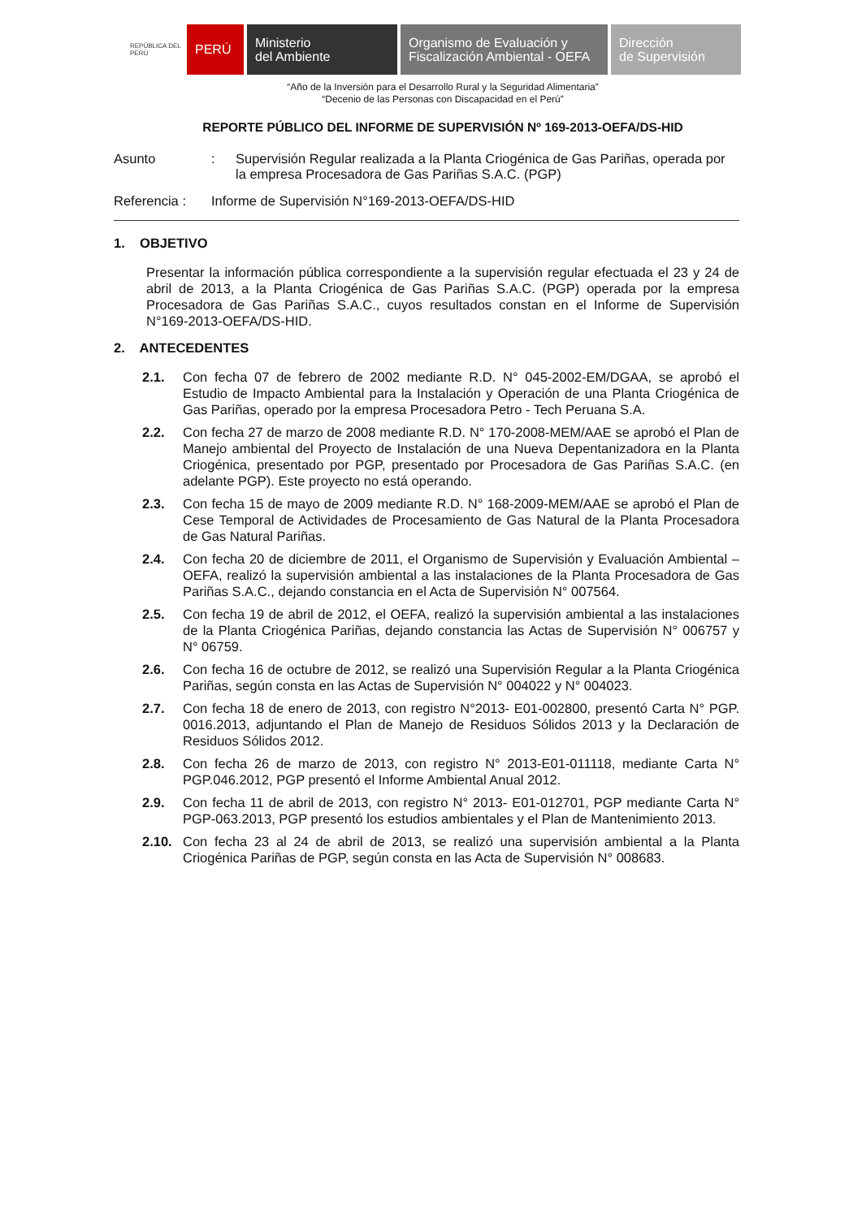REPÚBLICA DEL PERÚ
PERÚ
Ministerio
del Ambiente
Organismo de Evaluación y
Fiscalización Ambiental - OEFA
Dirección
de Supervisión
“Año de la Inversión para el Desarrollo Rural y la Seguridad Alimentaria”
“Decenio de las Personas con Discapacidad en el Perú”
REPORTE PÚBLICO DEL INFORME DE SUPERVISIÓN Nº 169-2013-OEFA/DS-HID
Asunto : Supervisión Regular realizada a la Planta Criogénica de Gas Pariñas, operada por la empresa Procesadora de Gas Pariñas S.A.C. (PGP)
Referencia : Informe de Supervisión N°169-2013-OEFA/DS-HID
1. OBJETIVO
Presentar la información pública correspondiente a la supervisión regular efectuada el 23 y 24 de abril de 2013, a la Planta Criogénica de Gas Pariñas S.A.C. (PGP) operada por la empresa Procesadora de Gas Pariñas S.A.C., cuyos resultados constan en el Informe de Supervisión N°169-2013-OEFA/DS-HID.
2. ANTECEDENTES
2.1. Con fecha 07 de febrero de 2002 mediante R.D. N° 045-2002-EM/DGAA, se aprobó el Estudio de Impacto Ambiental para la Instalación y Operación de una Planta Criogénica de Gas Pariñas, operado por la empresa Procesadora Petro - Tech Peruana S.A.
2.2. Con fecha 27 de marzo de 2008 mediante R.D. N° 170-2008-MEM/AAE se aprobó el Plan de Manejo ambiental del Proyecto de Instalación de una Nueva Depentanizadora en la Planta Criogénica, presentado por PGP, presentado por Procesadora de Gas Pariñas S.A.C. (en adelante PGP). Este proyecto no está operando.
2.3. Con fecha 15 de mayo de 2009 mediante R.D. N° 168-2009-MEM/AAE se aprobó el Plan de Cese Temporal de Actividades de Procesamiento de Gas Natural de la Planta Procesadora de Gas Natural Pariñas.
2.4. Con fecha 20 de diciembre de 2011, el Organismo de Supervisión y Evaluación Ambiental – OEFA, realizó la supervisión ambiental a las instalaciones de la Planta Procesadora de Gas Pariñas S.A.C., dejando constancia en el Acta de Supervisión N° 007564.
2.5. Con fecha 19 de abril de 2012, el OEFA, realizó la supervisión ambiental a las instalaciones de la Planta Criogénica Pariñas, dejando constancia las Actas de Supervisión N° 006757 y N° 06759.
2.6. Con fecha 16 de octubre de 2012, se realizó una Supervisión Regular a la Planta Criogénica Pariñas, según consta en las Actas de Supervisión N° 004022 y N° 004023.
2.7. Con fecha 18 de enero de 2013, con registro N°2013- E01-002800, presentó Carta N° PGP. 0016.2013, adjuntando el Plan de Manejo de Residuos Sólidos 2013 y la Declaración de Residuos Sólidos 2012.
2.8. Con fecha 26 de marzo de 2013, con registro N° 2013-E01-011118, mediante Carta N° PGP.046.2012, PGP presentó el Informe Ambiental Anual 2012.
2.9. Con fecha 11 de abril de 2013, con registro N° 2013- E01-012701, PGP mediante Carta N° PGP-063.2013, PGP presentó los estudios ambientales y el Plan de Mantenimiento 2013.
2.10. Con fecha 23 al 24 de abril de 2013, se realizó una supervisión ambiental a la Planta Criogénica Pariñas de PGP, según consta en las Acta de Supervisión N° 008683.